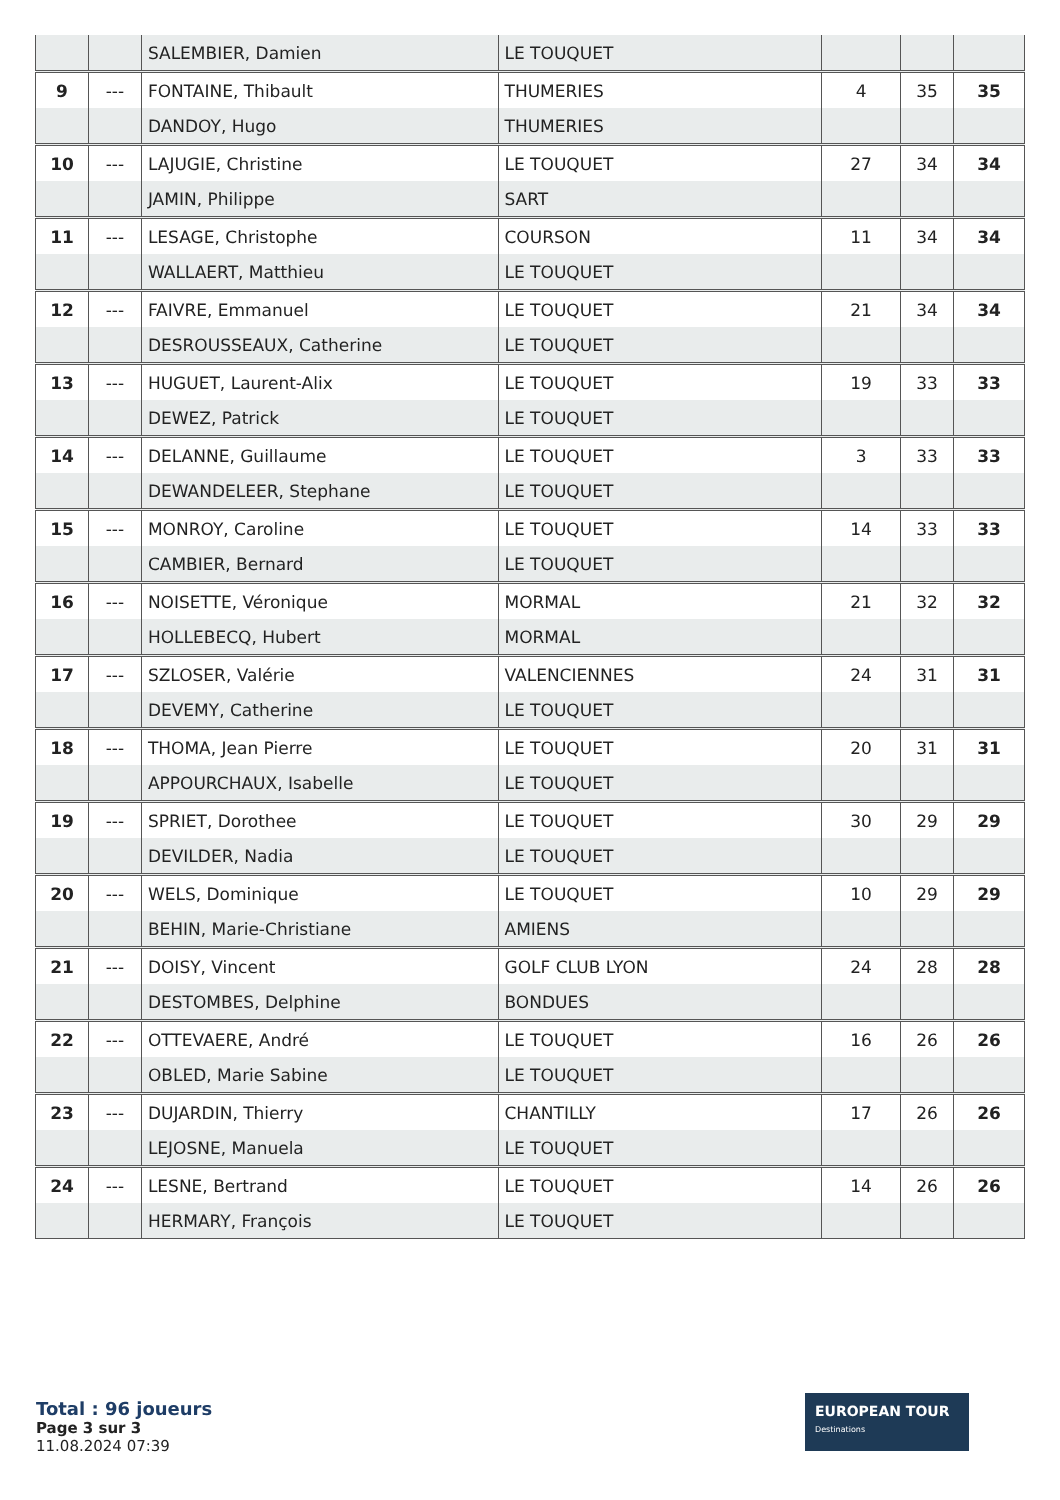| | | SALEMBIER, Damien | LE TOUQUET | | | |
| 9 | --- | FONTAINE, Thibault | THUMERIES | 4 | 35 | 35 |
| | | DANDOY, Hugo | THUMERIES | | | |
| 10 | --- | LAJUGIE, Christine | LE TOUQUET | 27 | 34 | 34 |
| | | JAMIN, Philippe | SART | | | |
| 11 | --- | LESAGE, Christophe | COURSON | 11 | 34 | 34 |
| | | WALLAERT, Matthieu | LE TOUQUET | | | |
| 12 | --- | FAIVRE, Emmanuel | LE TOUQUET | 21 | 34 | 34 |
| | | DESROUSSEAUX, Catherine | LE TOUQUET | | | |
| 13 | --- | HUGUET, Laurent-Alix | LE TOUQUET | 19 | 33 | 33 |
| | | DEWEZ, Patrick | LE TOUQUET | | | |
| 14 | --- | DELANNE, Guillaume | LE TOUQUET | 3 | 33 | 33 |
| | | DEWANDELEER, Stephane | LE TOUQUET | | | |
| 15 | --- | MONROY, Caroline | LE TOUQUET | 14 | 33 | 33 |
| | | CAMBIER, Bernard | LE TOUQUET | | | |
| 16 | --- | NOISETTE, Véronique | MORMAL | 21 | 32 | 32 |
| | | HOLLEBECQ, Hubert | MORMAL | | | |
| 17 | --- | SZLOSER, Valérie | VALENCIENNES | 24 | 31 | 31 |
| | | DEVEMY, Catherine | LE TOUQUET | | | |
| 18 | --- | THOMA, Jean Pierre | LE TOUQUET | 20 | 31 | 31 |
| | | APPOURCHAUX, Isabelle | LE TOUQUET | | | |
| 19 | --- | SPRIET, Dorothee | LE TOUQUET | 30 | 29 | 29 |
| | | DEVILDER, Nadia | LE TOUQUET | | | |
| 20 | --- | WELS, Dominique | LE TOUQUET | 10 | 29 | 29 |
| | | BEHIN, Marie-Christiane | AMIENS | | | |
| 21 | --- | DOISY, Vincent | GOLF CLUB LYON | 24 | 28 | 28 |
| | | DESTOMBES, Delphine | BONDUES | | | |
| 22 | --- | OTTEVAERE, André | LE TOUQUET | 16 | 26 | 26 |
| | | OBLED, Marie Sabine | LE TOUQUET | | | |
| 23 | --- | DUJARDIN, Thierry | CHANTILLY | 17 | 26 | 26 |
| | | LEJOSNE, Manuela | LE TOUQUET | | | |
| 24 | --- | LESNE, Bertrand | LE TOUQUET | 14 | 26 | 26 |
| | | HERMARY, François | LE TOUQUET | | | |
Total : 96 joueurs
Page 3 sur 3
11.08.2024 07:39
EUROPEAN TOUR Destinations